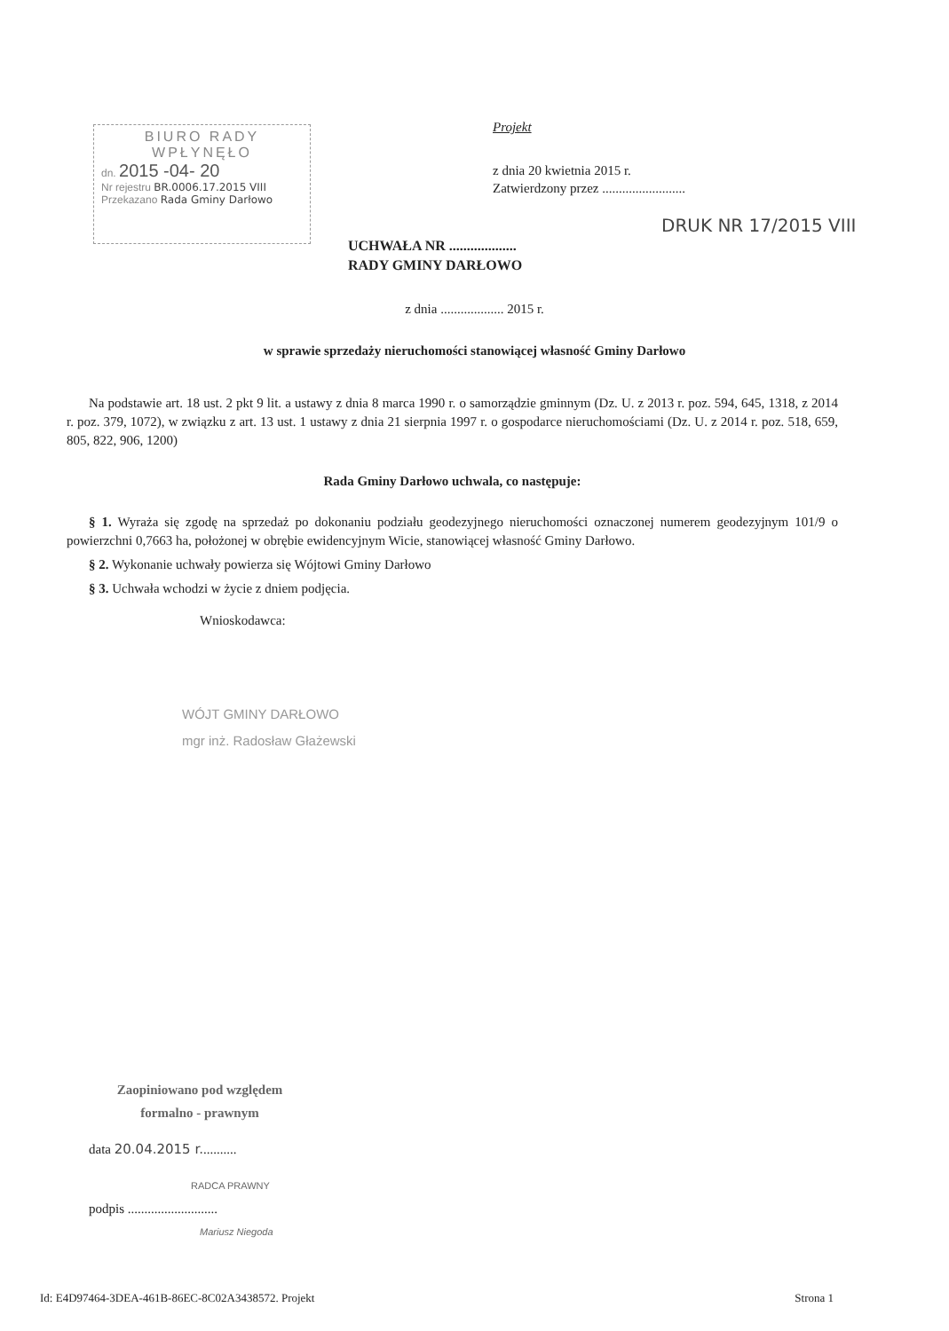BIURO RADY
WPŁYNĘŁO
dn. 2015 -04- 20
Nr rejestru BR.0006.17.2015 VIII
Przekazano Rada Gminy Darłowo
Projekt
z dnia 20 kwietnia 2015 r.
Zatwierdzony przez .........................
DRUK NR 17/2015 VIII
UCHWAŁA NR ...................
RADY GMINY DARŁOWO
z dnia ................... 2015 r.
w sprawie sprzedaży nieruchomości stanowiącej własność Gminy Darłowo
Na podstawie art. 18 ust. 2 pkt 9 lit. a ustawy z dnia 8 marca 1990 r. o samorządzie gminnym (Dz. U. z 2013 r. poz. 594, 645, 1318, z 2014 r. poz. 379, 1072), w związku z art. 13 ust. 1 ustawy z dnia 21 sierpnia 1997 r. o gospodarce nieruchomościami (Dz. U. z 2014 r. poz. 518, 659, 805, 822, 906, 1200)
Rada Gminy Darłowo uchwala, co następuje:
§ 1. Wyraża się zgodę na sprzedaż po dokonaniu podziału geodezyjnego nieruchomości oznaczonej numerem geodezyjnym 101/9 o powierzchni 0,7663 ha, położonej w obrębie ewidencyjnym Wicie, stanowiącej własność Gminy Darłowo.
§ 2. Wykonanie uchwały powierza się Wójtowi Gminy Darłowo
§ 3. Uchwała wchodzi w życie z dniem podjęcia.
Wnioskodawca:
WÓJT GMINY DARŁOWO
mgr inż. Radosław Głażewski
Zaopiniowano pod względem
formalno - prawnym
data 20.04.2015 r...........
RADCA PRAWNY
podpis ...........................
Mariusz Niegoda
Id: E4D97464-3DEA-461B-86EC-8C02A3438572. Projekt Strona 1